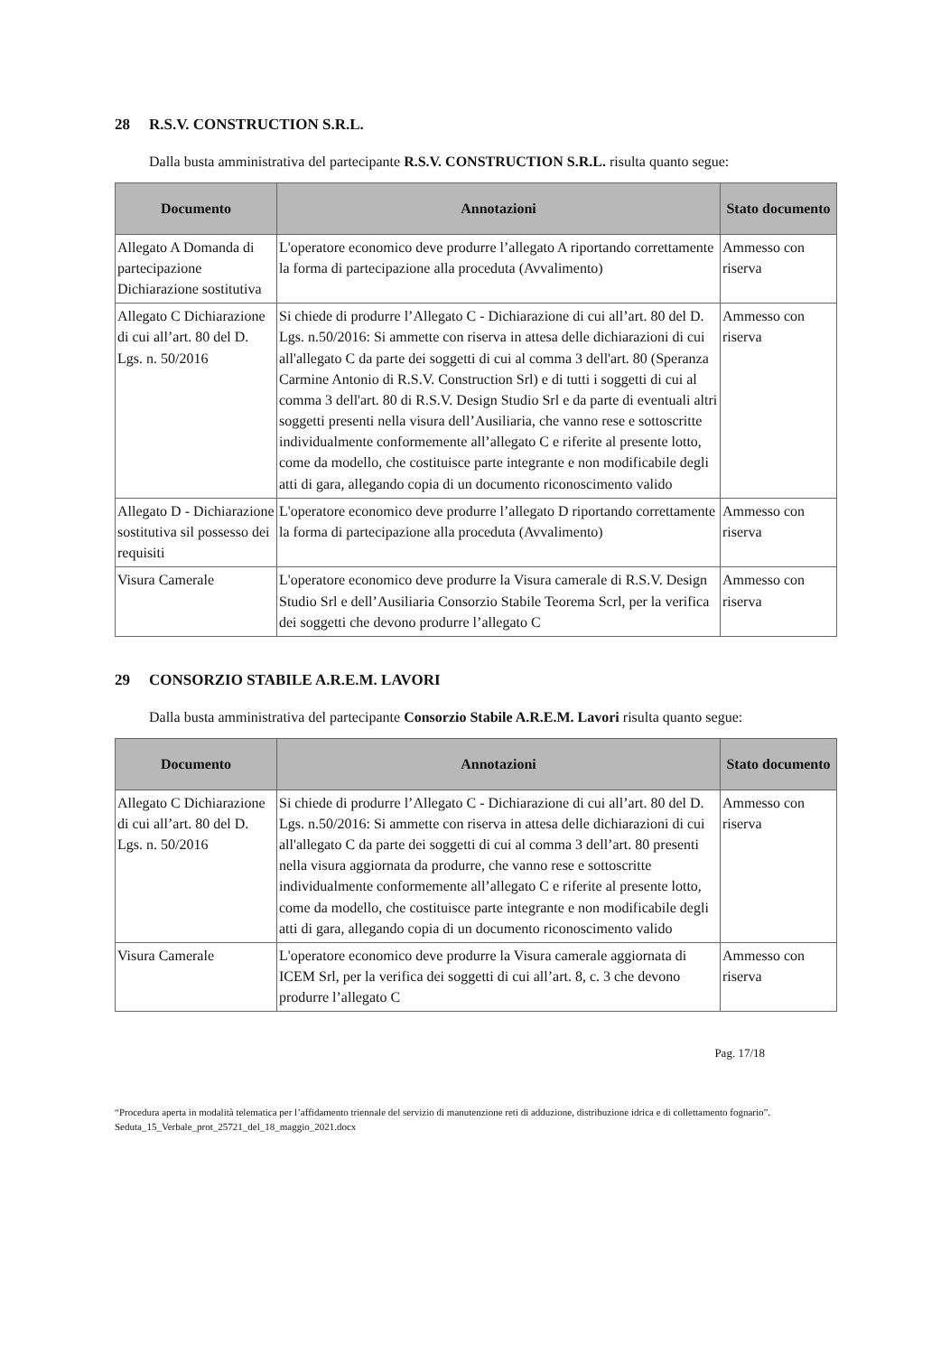28 R.S.V. CONSTRUCTION S.R.L.
Dalla busta amministrativa del partecipante R.S.V. CONSTRUCTION S.R.L. risulta quanto segue:
| Documento | Annotazioni | Stato documento |
| --- | --- | --- |
| Allegato A Domanda di partecipazione Dichiarazione sostitutiva | L'operatore economico deve produrre l’allegato A riportando correttamente la forma di partecipazione alla proceduta (Avvalimento) | Ammesso con riserva |
| Allegato C Dichiarazione di cui all’art. 80 del D. Lgs. n. 50/2016 | Si chiede di produrre l’Allegato C - Dichiarazione di cui all’art. 80 del D. Lgs. n.50/2016: Si ammette con riserva in attesa delle dichiarazioni di cui all'allegato C da parte dei soggetti di cui al comma 3 dell'art. 80 (Speranza Carmine Antonio di R.S.V. Construction Srl) e di tutti i soggetti di cui al comma 3 dell'art. 80 di R.S.V. Design Studio Srl e da parte di eventuali altri soggetti presenti nella visura dell’Ausiliaria, che vanno rese e sottoscritte individualmente conformemente all’allegato C e riferite al presente lotto, come da modello, che costituisce parte integrante e non modificabile degli atti di gara, allegando copia di un documento riconoscimento valido | Ammesso con riserva |
| Allegato D - Dichiarazione sostitutiva sil possesso dei requisiti | L'operatore economico deve produrre l’allegato D riportando correttamente la forma di partecipazione alla proceduta (Avvalimento) | Ammesso con riserva |
| Visura Camerale | L'operatore economico deve produrre la Visura camerale di R.S.V. Design Studio Srl e dell’Ausiliaria Consorzio Stabile Teorema Scrl, per la verifica dei soggetti che devono produrre l’allegato C | Ammesso con riserva |
29 CONSORZIO STABILE A.R.E.M. LAVORI
Dalla busta amministrativa del partecipante Consorzio Stabile A.R.E.M. Lavori risulta quanto segue:
| Documento | Annotazioni | Stato documento |
| --- | --- | --- |
| Allegato C Dichiarazione di cui all’art. 80 del D. Lgs. n. 50/2016 | Si chiede di produrre l’Allegato C - Dichiarazione di cui all’art. 80 del D. Lgs. n.50/2016: Si ammette con riserva in attesa delle dichiarazioni di cui all'allegato C da parte dei soggetti di cui al comma 3 dell’art. 80 presenti nella visura aggiornata da produrre, che vanno rese e sottoscritte individualmente conformemente all’allegato C e riferite al presente lotto, come da modello, che costituisce parte integrante e non modificabile degli atti di gara, allegando copia di un documento riconoscimento valido | Ammesso con riserva |
| Visura Camerale | L'operatore economico deve produrre la Visura camerale aggiornata di ICEM Srl, per la verifica dei soggetti di cui all’art. 8, c. 3 che devono produrre l’allegato C | Ammesso con riserva |
Pag. 17/18
“Procedura aperta in modalità telematica per l’affidamento triennale del servizio di manutenzione reti di adduzione, distribuzione idrica e di collettamento fognario”. Seduta_15_Verbale_prot_25721_del_18_maggio_2021.docx